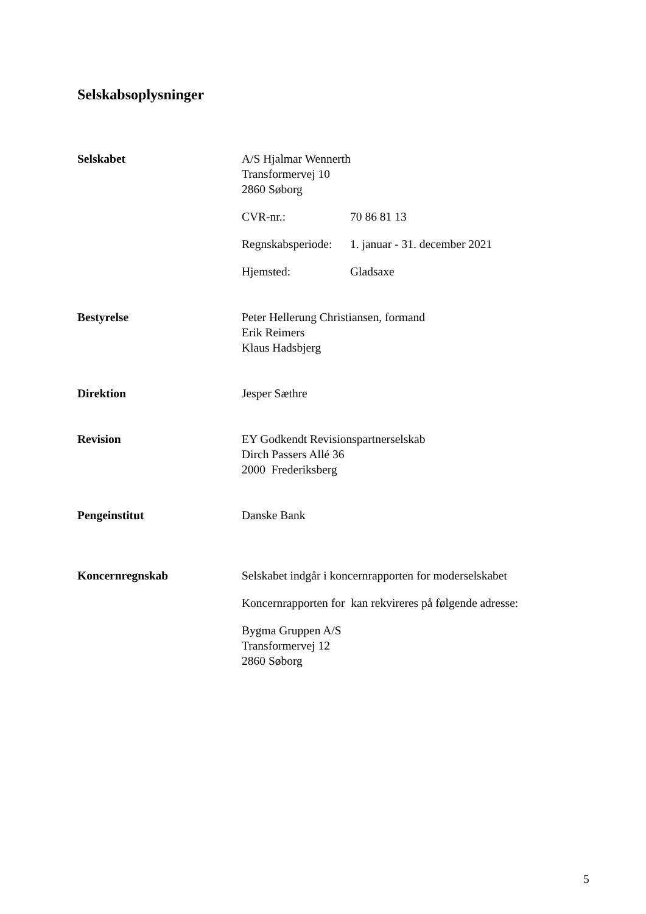Selskabsoplysninger
Selskabet A/S Hjalmar Wennerth
Transformervej 10
2860 Søborg
CVR-nr.: 70 86 81 13
Regnskabsperiode: 1. januar - 31. december 2021
Hjemsted: Gladsaxe
Bestyrelse Peter Hellerung Christiansen, formand
Erik Reimers
Klaus Hadsbjerg
Direktion Jesper Sæthre
Revision EY Godkendt Revisionspartnerselskab
Dirch Passers Allé 36
2000 Frederiksberg
Pengeinstitut Danske Bank
Koncernregnskab Selskabet indgår i koncernrapporten for moderselskabet
Koncernrapporten for kan rekvireres på følgende adresse:
Bygma Gruppen A/S
Transformervej 12
2860 Søborg
5